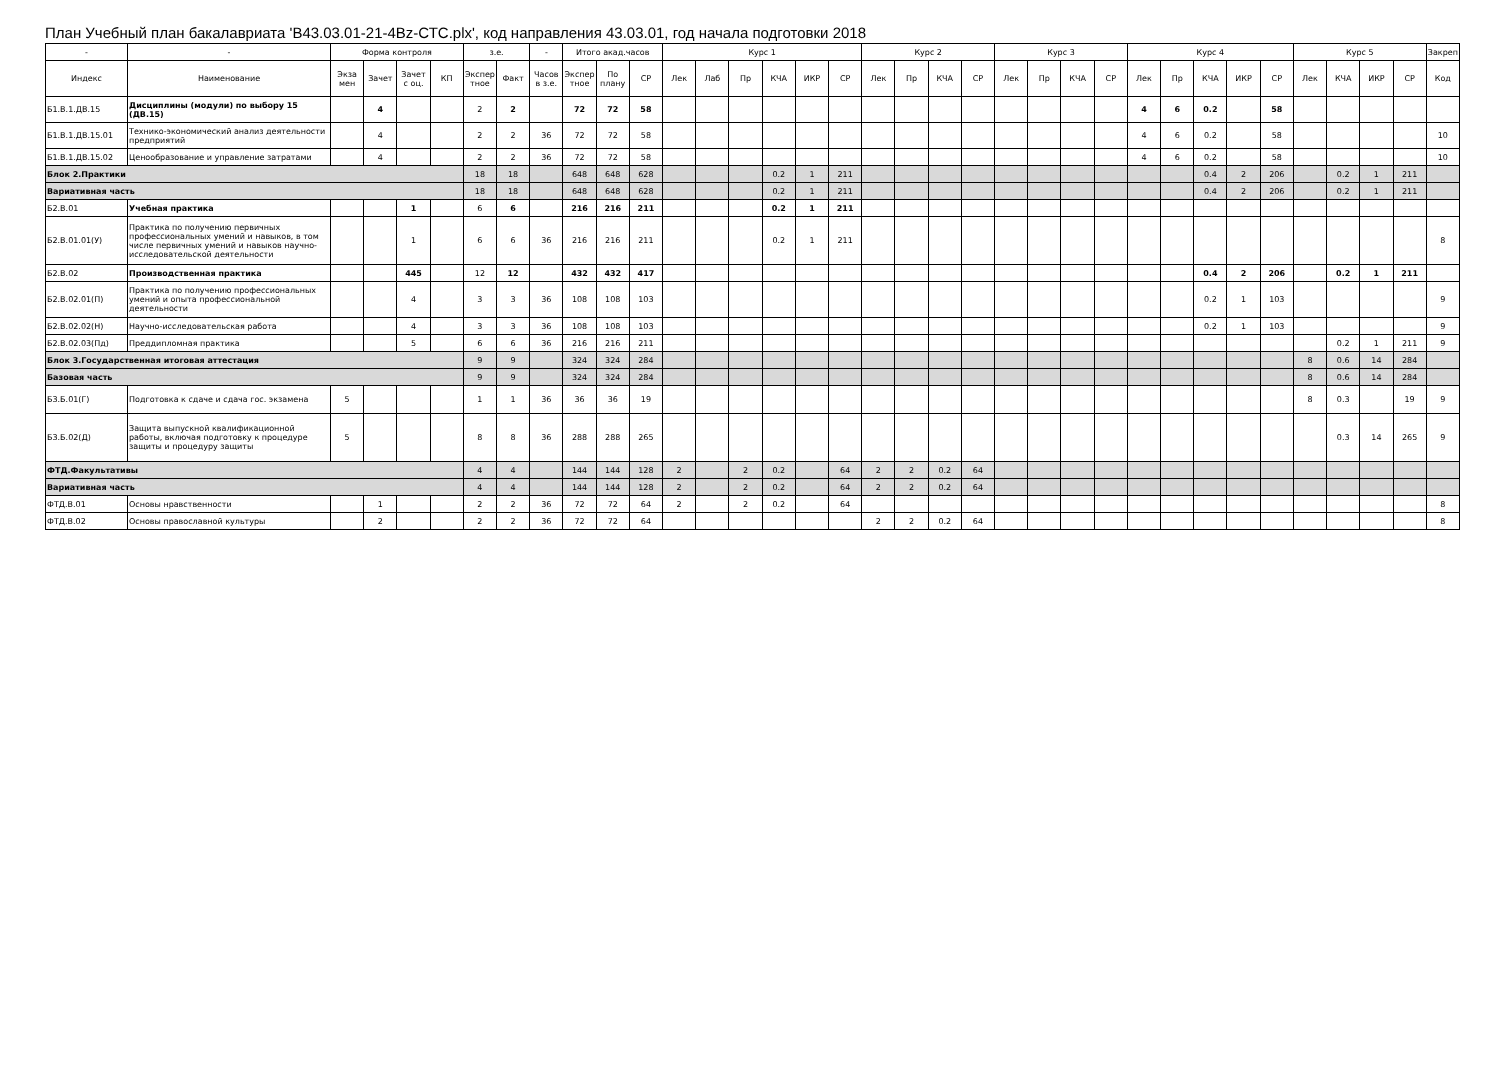План Учебный план бакалавриата 'B43.03.01-21-4Bz-СТС.plx', код направления 43.03.01, год начала подготовки 2018
| - | - | Форма контроля | | | | з.е. | | - | Итого акад.часов | | | Курс 1 | | | | | | Курс 2 | | | | Курс 3 | | | | Курс 4 | | | | | Курс 5 | | | | Закреп |
| --- | --- | --- | --- | --- | --- | --- | --- | --- | --- | --- | --- | --- | --- | --- | --- | --- | --- | --- | --- | --- | --- | --- | --- | --- | --- | --- | --- | --- | --- | --- | --- | --- | --- | --- | --- |
| Индекс | Наименование | Экза мен | Зачет | Зачет с оц. | КП | Экспер тное | Факт | Часов в з.е. | Экспер тное | По плану | СР | Лек | Лаб | Пр | КЧА | ИКР | СР | Лек | Пр | КЧА | СР | Лек | Пр | КЧА | СР | Лек | Пр | КЧА | ИКР | СР | Лек | КЧА | ИКР | СР | Код |
| Б1.В.1.ДВ.15 | Дисциплины (модули) по выбору 15 (ДВ.15) | | 4 | | | 2 | 2 | | 72 | 72 | 58 | | | | | | | | | | | | | | | 4 | 6 | 0.2 | | 58 | | | | | |
| Б1.В.1.ДВ.15.01 | Технико-экономический анализ деятельности предприятий | | 4 | | | 2 | 2 | 36 | 72 | 72 | 58 | | | | | | | | | | | | | | | 4 | 6 | 0.2 | | 58 | | | | | 10 |
| Б1.В.1.ДВ.15.02 | Ценообразование и управление затратами | | 4 | | | 2 | 2 | 36 | 72 | 72 | 58 | | | | | | | | | | | | | | | 4 | 6 | 0.2 | | 58 | | | | | 10 |
| Блок 2.Практики | | | | | | 18 | 18 | | 648 | 648 | 628 | | | | 0.2 | 1 | 211 | | | | | | | | | | | 0.4 | 2 | 206 | | 0.2 | 1 | 211 | |
| Вариативная часть | | | | | | 18 | 18 | | 648 | 648 | 628 | | | | 0.2 | 1 | 211 | | | | | | | | | | | 0.4 | 2 | 206 | | 0.2 | 1 | 211 | |
| Б2.В.01 | Учебная практика | | | 1 | | 6 | 6 | | 216 | 216 | 211 | | | | 0.2 | 1 | 211 | | | | | | | | | | | | | | | | | | |
| Б2.В.01.01(У) | Практика по получению первичных профессиональных умений и навыков, в том числе первичных умений и навыков научно-исследовательской деятельности | | | 1 | | 6 | 6 | 36 | 216 | 216 | 211 | | | | 0.2 | 1 | 211 | | | | | | | | | | | | | | | | | | 8 |
| Б2.В.02 | Производственная практика | | | 445 | | 12 | 12 | | 432 | 432 | 417 | | | | | | | | | | | | | | | | | 0.4 | 2 | 206 | | 0.2 | 1 | 211 | |
| Б2.В.02.01(П) | Практика по получению профессиональных умений и опыта профессиональной деятельности | | | 4 | | 3 | 3 | 36 | 108 | 108 | 103 | | | | | | | | | | | | | | | | | 0.2 | 1 | 103 | | | | | 9 |
| Б2.В.02.02(Н) | Научно-исследовательская работа | | | 4 | | 3 | 3 | 36 | 108 | 108 | 103 | | | | | | | | | | | | | | | | | 0.2 | 1 | 103 | | | | | 9 |
| Б2.В.02.03(Пд) | Преддипломная практика | | | 5 | | 6 | 6 | 36 | 216 | 216 | 211 | | | | | | | | | | | | | | | | | | | | | 0.2 | 1 | 211 | 9 |
| Блок 3.Государственная итоговая аттестация | | | | | | 9 | 9 | | 324 | 324 | 284 | | | | | | | | | | | | | | | | | | | | 8 | 0.6 | 14 | 284 | |
| Базовая часть | | | | | | 9 | 9 | | 324 | 324 | 284 | | | | | | | | | | | | | | | | | | | | 8 | 0.6 | 14 | 284 | |
| Б3.Б.01(Г) | Подготовка к сдаче и сдача гос. экзамена | 5 | | | | 1 | 1 | 36 | 36 | 36 | 19 | | | | | | | | | | | | | | | | | | | | 8 | 0.3 | | 19 | 9 |
| Б3.Б.02(Д) | Защита выпускной квалификационной работы, включая подготовку к процедуре защиты и процедуру защиты | 5 | | | | 8 | 8 | 36 | 288 | 288 | 265 | | | | | | | | | | | | | | | | | | | | | 0.3 | 14 | 265 | 9 |
| ФТД.Факультативы | | | | | | 4 | 4 | | 144 | 144 | 128 | 2 | | 2 | 0.2 | | 64 | 2 | 2 | 0.2 | 64 | | | | | | | | | | | | | | |
| Вариативная часть | | | | | | 4 | 4 | | 144 | 144 | 128 | 2 | | 2 | 0.2 | | 64 | 2 | 2 | 0.2 | 64 | | | | | | | | | | | | | | |
| ФТД.В.01 | Основы нравственности | | 1 | | | 2 | 2 | 36 | 72 | 72 | 64 | 2 | | 2 | 0.2 | | 64 | | | | | | | | | | | | | | | | | | 8 |
| ФТД.В.02 | Основы православной культуры | | 2 | | | 2 | 2 | 36 | 72 | 72 | 64 | | | | | | | 2 | 2 | 0.2 | 64 | | | | | | | | | | | | | | 8 |